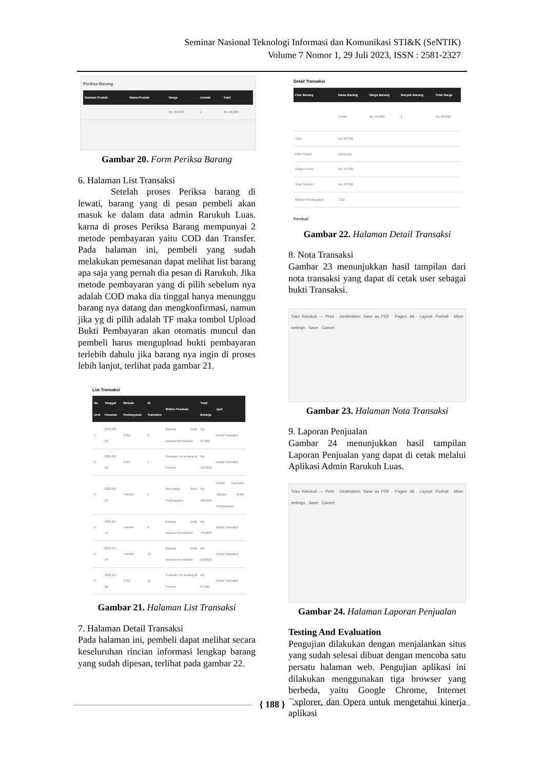Seminar Nasional Teknologi Informasi dan Komunikasi STI&K (SeNTIK)
Volume 7 Nomor 1, 29 Juli 2023, ISSN : 2581-2327
Periksa Barang
| Gambar Produk | Nama Produk | Harga | Jumlah | Total |
| --- | --- | --- | --- | --- |
| | | Rp. 69,000 | 1 | Rp. 69,000 |
Gambar 20. Form Periksa Barang
6. Halaman List Transaksi
Setelah proses Periksa barang di lewati, barang yang di pesan pembeli akan masuk ke dalam data admin Rarukuh Luas. karna di proses Periksa Barang mempunyai 2 metode pembayaran yaitu COD dan Transfer. Pada halaman ini, pembeli yang sudah melakukan pemesanan dapat melihat list barang apa saja yang pernah dia pesan di Rarukuh. Jika metode pembayaran yang di pilih sebelum nya adalah COD maka dia tinggal hanya menunggu barang nya datang dan mengkonfirmasi, namun jika yg di pilih adalah TF maka tombol Upload Bukti Pembayaran akan otomatis muncul dan pembeli harus mengupload bukti pembayaran terlebih dahulu jika barang nya ingin di proses lebih lanjut, terlihat pada gambar 21.
List Transaksi
| No Urut | Tanggal Pesanan | Metode Pembayaran | ID Transaksi | Status Pesanan | Total Belanja | opsi |
| --- | --- | --- | --- | --- | --- | --- |
| 1 | 2021-06-19 | COD | 0 | Barang telah sampai,Terimakasih | Rp. 87,000 | Detail Transaksi |
| 2 | 2021-06-19 | COD | 1 | Pesanan mu sedang di Periksa | Rp. 150,000 | Detail Transaksi |
| 3 | 2021-06-23 | Transfer | 5 | Menunggu bukti Pembayaran | Rp. 480,000 | Detail Transaksi Upload Bukti Pembayaran |
| 4 | 2021-07-13 | Transfer | 9 | Barang telah sampai,Terimakasih | Rp. 755,000 | Detail Transaksi |
| 5 | 2021-07-14 | Transfer | 10 | Barang telah sampai,Terimakasih | Rp. 220,000 | Detail Transaksi |
| 6 | 2021-07-26 | COD | 11 | Pesanan mu sedang di Periksa | Rp. 87,000 | Detail Transaksi |
Gambar 21. Halaman List Transaksi
7. Halaman Detail Transaksi
Pada halaman ini, pembeli dapat melihat secara keseluruhan rincian informasi lengkap barang yang sudah dipesan, terlihat pada gambar 22.
Detail Transaksi
| Foto Barang | Nama Barang | Harga Barang | Banyak Barang | Total Harga |
| --- | --- | --- | --- | --- |
| | Coklat | Rp. 69,000 | 1 | Rp. 69,000 |
| Total | Rp. 69,000 | | | |
| Kota Tujuan | Lampung | | | |
| Ongkos Kirim | Rp. 18,000 | | | |
| Total Seluruh | Rp. 87,000 | | | |
| Metode Pembayaran | COD | | | |
Kembali
Gambar 22. Halaman Detail Transaksi
8. Nota Transaksi
Gambar 23 menunjukkan hasil tampilan dari nota transaksi yang dapat di cetak user sebagai bukti Transaksi.
Toko Rarukuh — Print · Destination: Save as PDF · Pages: All · Layout: Portrait · More settings · Save · Cancel
Gambar 23. Halaman Nota Transaksi
9. Laporan Penjualan
Gambar 24 menunjukkan hasil tampilan Laporan Penjualan yang dapat di cetak melalui Aplikasi Admin Rarukuh Luas.
Toko Rarukuh — Print · Destination: Save as PDF · Pages: All · Layout: Portrait · More settings · Save · Cancel
Gambar 24. Halaman Laporan Penjualan
Testing And Evaluation
Pengujian dilakukan dengan menjalankan situs yang sudah selesai dibuat dengan mencoba satu persatu halaman web. Pengujian aplikasi ini dilakukan menggunakan tiga browser yang berbeda, yaitu Google Chrome, Internet Explorer, dan Opera untuk mengetahui kinerja aplikasi
{ 188 }